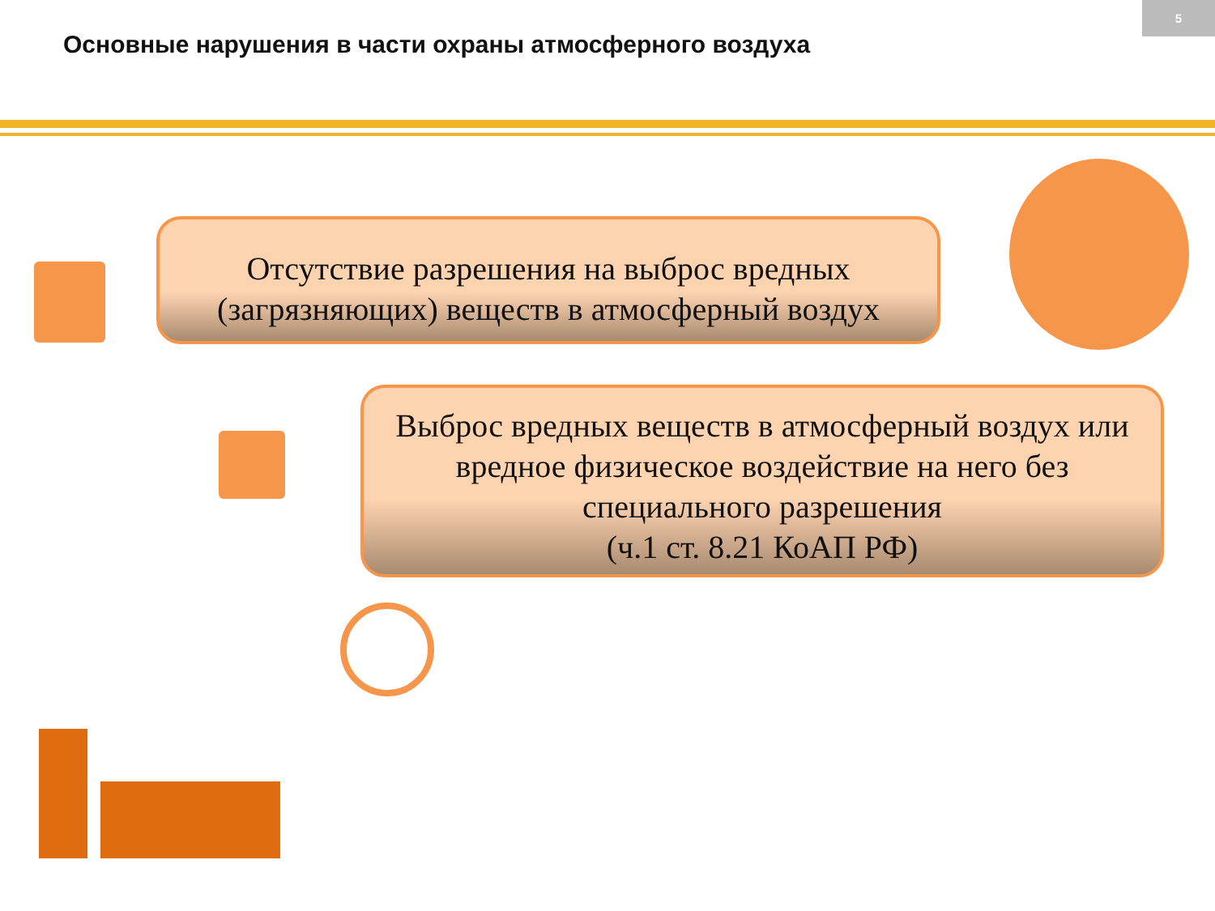Основные нарушения в части охраны атмосферного воздуха
5
Отсутствие разрешения на выброс вредных (загрязняющих) веществ в атмосферный воздух
Выброс вредных веществ в атмосферный воздух или вредное физическое воздействие на него без специального разрешения
(ч.1 ст. 8.21 КоАП РФ)